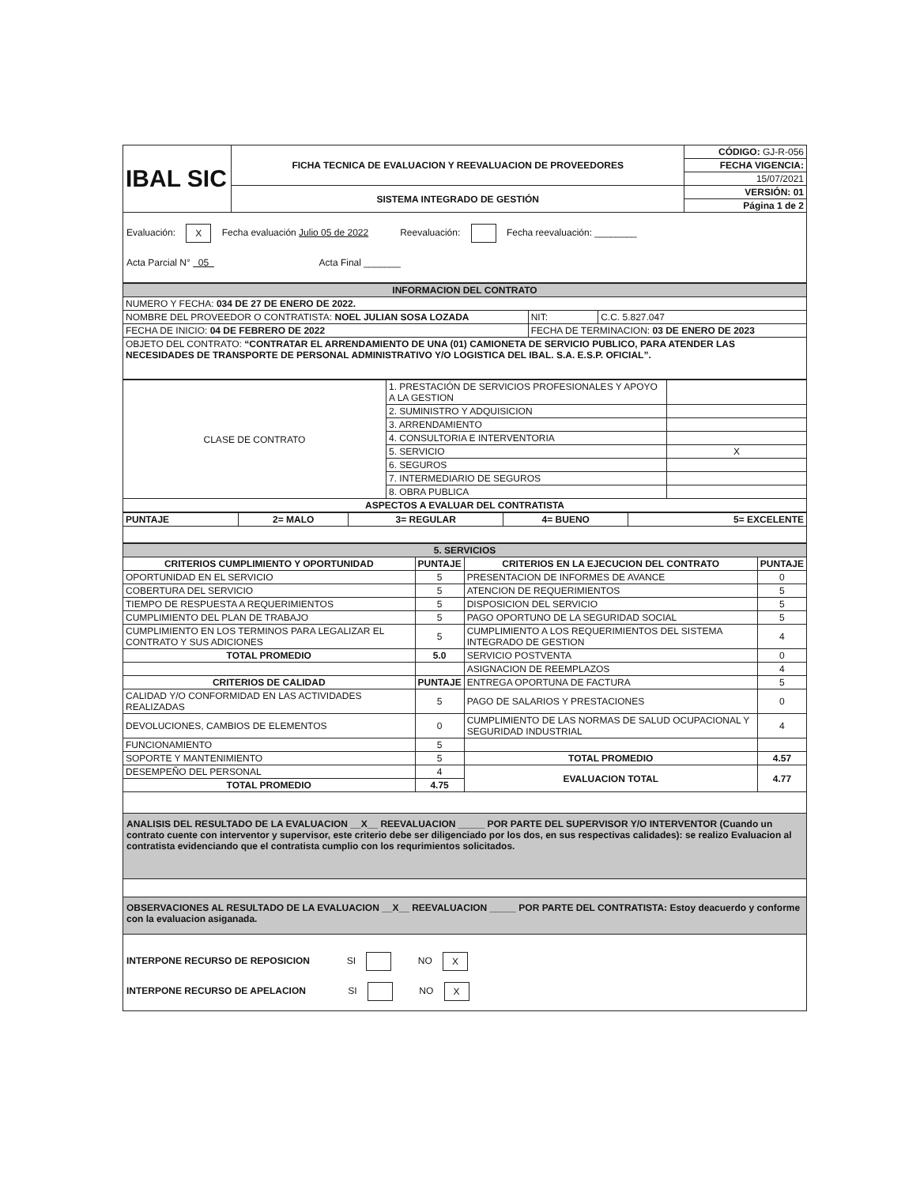| IBAL SIC | FICHA TECNICA DE EVALUACION Y REEVALUACION DE PROVEEDORES | CÓDIGO: GJ-R-056 |
| | | FECHA VIGENCIA: |
| | | 15/07/2021 |
| | SISTEMA INTEGRADO DE GESTIÓN | VERSIÓN: 01 |
| | | Página 1 de 2 |
Evaluación: X Fecha evaluación Julio 05 de 2022 Reevaluación: Fecha reevaluación: ________
Acta Parcial N° 05 Acta Final _______
| INFORMACION DEL CONTRATO | | |
| NUMERO Y FECHA: 034 DE 27 DE ENERO DE 2022. | | |
| NOMBRE DEL PROVEEDOR O CONTRATISTA: NOEL JULIAN SOSA LOZADA | NIT: | C.C. 5.827.047 |
| FECHA DE INICIO: 04 DE FEBRERO DE 2022 | FECHA DE TERMINACION: 03 DE ENERO DE 2023 | |
| OBJETO DEL CONTRATO: “CONTRATAR EL ARRENDAMIENTO DE UNA (01) CAMIONETA DE SERVICIO PUBLICO, PARA ATENDER LAS NECESIDADES DE TRANSPORTE DE PERSONAL ADMINISTRATIVO Y/O LOGISTICA DEL IBAL. S.A. E.S.P. OFICIAL”. | | |
| CLASE DE CONTRATO | 1. PRESTACIÓN DE SERVICIOS PROFESIONALES Y APOYO A LA GESTION | |
| | 2. SUMINISTRO Y ADQUISICION | |
| | 3. ARRENDAMIENTO | |
| | 4. CONSULTORIA E INTERVENTORIA | |
| | 5. SERVICIO | X |
| | 6. SEGUROS | |
| | 7. INTERMEDIARIO DE SEGUROS | |
| | 8. OBRA PUBLICA | |
| ASPECTOS A EVALUAR DEL CONTRATISTA | | |
| PUNTAJE | 2= MALO | 3= REGULAR | 4= BUENO | 5= EXCELENTE |
| 5. SERVICIOS | | | |
| CRITERIOS CUMPLIMIENTO Y OPORTUNIDAD | PUNTAJE | CRITERIOS EN LA EJECUCION DEL CONTRATO | PUNTAJE |
| OPORTUNIDAD EN EL SERVICIO | 5 | PRESENTACION DE INFORMES DE AVANCE | 0 |
| COBERTURA DEL SERVICIO | 5 | ATENCION DE REQUERIMIENTOS | 5 |
| TIEMPO DE RESPUESTA A REQUERIMIENTOS | 5 | DISPOSICION DEL SERVICIO | 5 |
| CUMPLIMIENTO DEL PLAN DE TRABAJO | 5 | PAGO OPORTUNO DE LA SEGURIDAD SOCIAL | 5 |
| CUMPLIMIENTO EN LOS TERMINOS PARA LEGALIZAR EL CONTRATO Y SUS ADICIONES | 5 | CUMPLIMIENTO A LOS REQUERIMIENTOS DEL SISTEMA INTEGRADO DE GESTION | 4 |
| TOTAL PROMEDIO | 5.0 | SERVICIO POSTVENTA | 0 |
| | | ASIGNACION DE REEMPLAZOS | 4 |
| CRITERIOS DE CALIDAD | PUNTAJE | ENTREGA OPORTUNA DE FACTURA | 5 |
| CALIDAD Y/O CONFORMIDAD EN LAS ACTIVIDADES REALIZADAS | 5 | PAGO DE SALARIOS Y PRESTACIONES | 0 |
| DEVOLUCIONES, CAMBIOS DE ELEMENTOS | 0 | CUMPLIMIENTO DE LAS NORMAS DE SALUD OCUPACIONAL Y SEGURIDAD INDUSTRIAL | 4 |
| FUNCIONAMIENTO | 5 | | |
| SOPORTE Y MANTENIMIENTO | 5 | TOTAL PROMEDIO | 4.57 |
| DESEMPEÑO DEL PERSONAL | 4 | EVALUACION TOTAL | 4.77 |
| TOTAL PROMEDIO | 4.75 | | |
ANALISIS DEL RESULTADO DE LA EVALUACION __X__ REEVALUACION _____ POR PARTE DEL SUPERVISOR Y/O INTERVENTOR (Cuando un contrato cuente con interventor y supervisor, este criterio debe ser diligenciado por los dos, en sus respectivas calidades): se realizo Evaluacion al contratista evidenciando que el contratista cumplio con los requrimientos solicitados.
OBSERVACIONES AL RESULTADO DE LA EVALUACION __X__ REEVALUACION _____ POR PARTE DEL CONTRATISTA: Estoy deacuerdo y conforme con la evaluacion asiganada.
INTERPONE RECURSO DE REPOSICION SI NO X
INTERPONE RECURSO DE APELACION SI NO X